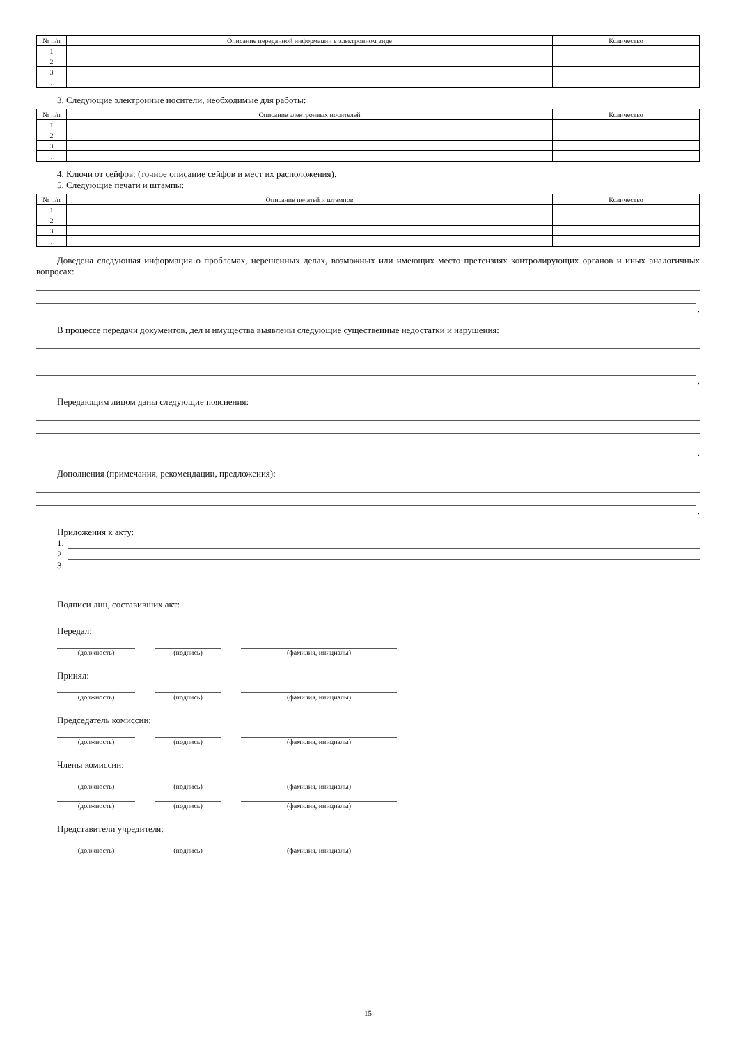| № п/п | Описание переданной информации в электронном виде | Количество |
| --- | --- | --- |
| 1 | | |
| 2 | | |
| 3 | | |
| … | | |
3. Следующие электронные носители, необходимые для работы:
| № п/п | Описание электронных носителей | Количество |
| --- | --- | --- |
| 1 | | |
| 2 | | |
| 3 | | |
| … | | |
4. Ключи от сейфов: (точное описание сейфов и мест их расположения).
5. Следующие печати и штампы:
| № п/п | Описание печатей и штампов | Количество |
| --- | --- | --- |
| 1 | | |
| 2 | | |
| 3 | | |
| … | | |
Доведена следующая информация о проблемах, нерешенных делах, возможных или имеющих место претензиях контролирующих органов и иных аналогичных вопросах:
.
В процессе передачи документов, дел и имущества выявлены следующие существенные недостатки и нарушения:
.
Передающим лицом даны следующие пояснения:
.
Дополнения (примечания, рекомендации, предложения):
.
Приложения к акту:
1.
2.
3.
Подписи лиц, составивших акт:
Передал:
(должность) (подпись) (фамилия, инициалы)
Принял:
(должность) (подпись) (фамилия, инициалы)
Председатель комиссии:
(должность) (подпись) (фамилия, инициалы)
Члены комиссии:
(должность) (подпись) (фамилия, инициалы)
(должность) (подпись) (фамилия, инициалы)
Представители учредителя:
(должность) (подпись) (фамилия, инициалы)
15